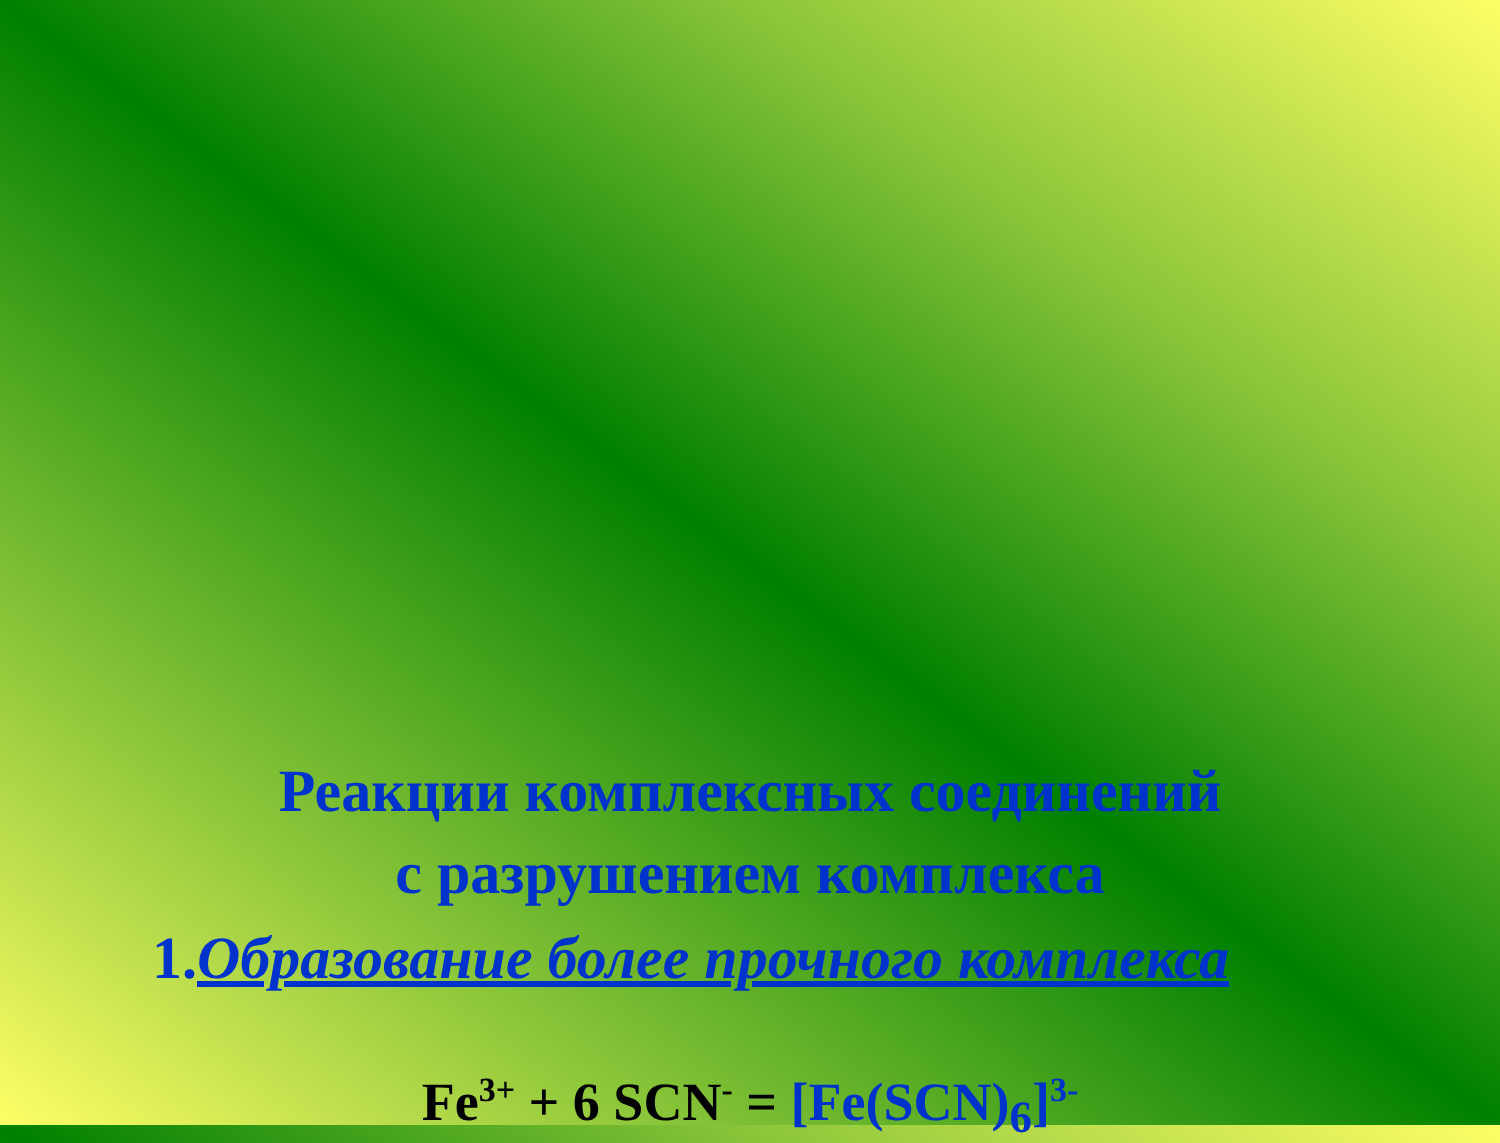Реакции комплексных соединений
с разрушением комплекса
1.Образование более прочного комплекса
Fe<sup>3+</sup> + 6 SCN<sup>-</sup> = [Fe(SCN)<sub>6</sub>]<sup>3-</sup>